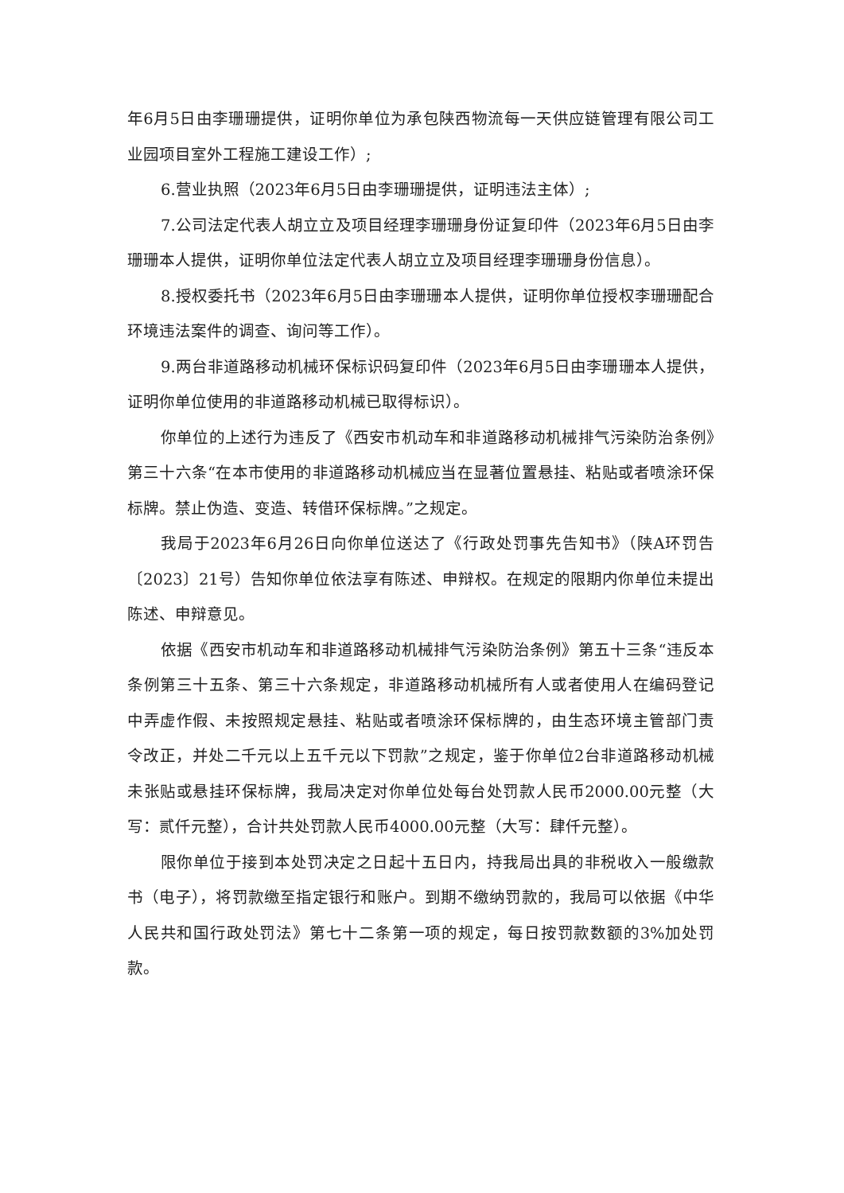年6月5日由李珊珊提供，证明你单位为承包陕西物流每一天供应链管理有限公司工业园项目室外工程施工建设工作）;
6.营业执照（2023年6月5日由李珊珊提供，证明违法主体）;
7.公司法定代表人胡立立及项目经理李珊珊身份证复印件（2023年6月5日由李珊珊本人提供，证明你单位法定代表人胡立立及项目经理李珊珊身份信息）。
8.授权委托书（2023年6月5日由李珊珊本人提供，证明你单位授权李珊珊配合环境违法案件的调查、询问等工作）。
9.两台非道路移动机械环保标识码复印件（2023年6月5日由李珊珊本人提供，证明你单位使用的非道路移动机械已取得标识）。
你单位的上述行为违反了《西安市机动车和非道路移动机械排气污染防治条例》第三十六条“在本市使用的非道路移动机械应当在显著位置悬挂、粘贴或者喷涂环保标牌。禁止伪造、变造、转借环保标牌。”之规定。
我局于2023年6月26日向你单位送达了《行政处罚事先告知书》（陕A环罚告〔2023〕21号）告知你单位依法享有陈述、申辩权。在规定的限期内你单位未提出陈述、申辩意见。
依据《西安市机动车和非道路移动机械排气污染防治条例》第五十三条“违反本条例第三十五条、第三十六条规定，非道路移动机械所有人或者使用人在编码登记中弄虚作假、未按照规定悬挂、粘贴或者喷涂环保标牌的，由生态环境主管部门责令改正，并处二千元以上五千元以下罚款”之规定，鉴于你单位2台非道路移动机械未张贴或悬挂环保标牌，我局决定对你单位处每台处罚款人民币2000.00元整（大写：贰仟元整），合计共处罚款人民币4000.00元整（大写：肆仟元整）。
限你单位于接到本处罚决定之日起十五日内，持我局出具的非税收入一般缴款书（电子），将罚款缴至指定银行和账户。到期不缴纳罚款的，我局可以依据《中华人民共和国行政处罚法》第七十二条第一项的规定，每日按罚款数额的3%加处罚款。